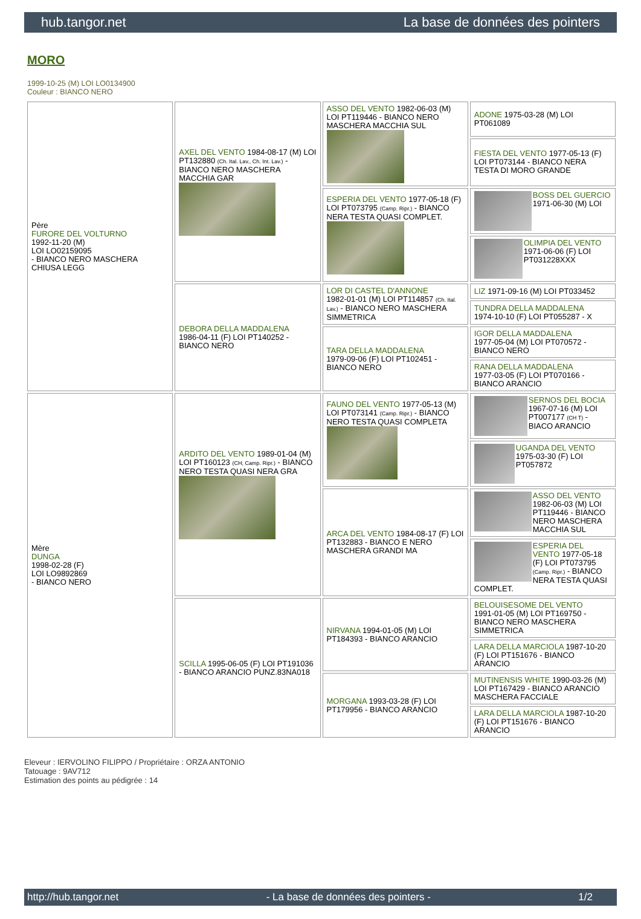hub.tangor.net La base de données des pointers
MORO
1999-10-25 (M) LOI LO0134900
Couleur : BIANCO NERO
| Père FURORE DEL VOLTURNO 1992-11-20 (M) LOI LO02159095 - BIANCO NERO MASCHERA CHIUSA LEGG | AXEL DEL VENTO 1984-08-17 (M) LOI PT132880 (Ch. Ital. Lav., Ch. Int. Lav.) - BIANCO NERO MASCHERA MACCHIA GAR | ASSO DEL VENTO 1982-06-03 (M) LOI PT119446 - BIANCO NERO MASCHERA MACCHIA SUL | ADONE 1975-03-28 (M) LOI PT061089 |
| | | | FIESTA DEL VENTO 1977-05-13 (F) LOI PT073144 - BIANCO NERA TESTA DI MORO GRANDE |
| | | ESPERIA DEL VENTO 1977-05-18 (F) LOI PT073795 (Camp. Ripr.) - BIANCO NERA TESTA QUASI COMPLET. | BOSS DEL GUERCIO 1971-06-30 (M) LOI |
| | | | OLIMPIA DEL VENTO 1971-06-06 (F) LOI PT031228XXX |
| | DEBORA DELLA MADDALENA 1986-04-11 (F) LOI PT140252 - BIANCO NERO | LOR DI CASTEL D'ANNONE 1982-01-01 (M) LOI PT114857 (Ch. Ital. Lav.) - BIANCO NERO MASCHERA SIMMETRICA | LIZ 1971-09-16 (M) LOI PT033452 |
| | | | TUNDRA DELLA MADDALENA 1974-10-10 (F) LOI PT055287 - X |
| | | TARA DELLA MADDALENA 1979-09-06 (F) LOI PT102451 - BIANCO NERO | IGOR DELLA MADDALENA 1977-05-04 (M) LOI PT070572 - BIANCO NERO |
| | | | RANA DELLA MADDALENA 1977-03-05 (F) LOI PT070166 - BIANCO ARANCIO |
| Mère DUNGA 1998-02-28 (F) LOI LO9892869 - BIANCO NERO | ARDITO DEL VENTO 1989-01-04 (M) LOI PT160123 (CH, Camp. Ripr.) - BIANCO NERO TESTA QUASI NERA GRA | FAUNO DEL VENTO 1977-05-13 (M) LOI PT073141 (Camp. Ripr.) - BIANCO NERO TESTA QUASI COMPLETA | SERNOS DEL BOCIA 1967-07-16 (M) LOI PT007177 (CH T) - BIACO ARANCIO |
| | | | UGANDA DEL VENTO 1975-03-30 (F) LOI PT057872 |
| | | ARCA DEL VENTO 1984-08-17 (F) LOI PT132883 - BIANCO E NERO MASCHERA GRANDI MA | ASSO DEL VENTO 1982-06-03 (M) LOI PT119446 - BIANCO NERO MASCHERA MACCHIA SUL |
| | | | ESPERIA DEL VENTO 1977-05-18 (F) LOI PT073795 (Camp. Ripr.) - BIANCO NERA TESTA QUASI COMPLET. |
| | SCILLA 1995-06-05 (F) LOI PT191036 - BIANCO ARANCIO PUNZ.83NA018 | NIRVANA 1994-01-05 (M) LOI PT184393 - BIANCO ARANCIO | BELOUISESOME DEL VENTO 1991-01-05 (M) LOI PT169750 - BIANCO NERO MASCHERA SIMMETRICA |
| | | | LARA DELLA MARCIOLA 1987-10-20 (F) LOI PT151676 - BIANCO ARANCIO |
| | | MORGANA 1993-03-28 (F) LOI PT179956 - BIANCO ARANCIO | MUTINENSIS WHITE 1990-03-26 (M) LOI PT167429 - BIANCO ARANCIO MASCHERA FACCIALE |
| | | | LARA DELLA MARCIOLA 1987-10-20 (F) LOI PT151676 - BIANCO ARANCIO |
Eleveur : IERVOLINO FILIPPO / Propriétaire : ORZA ANTONIO
Tatouage : 9AV712
Estimation des points au pédigrée : 14
http://hub.tangor.net - La base de données des pointers - 1/2